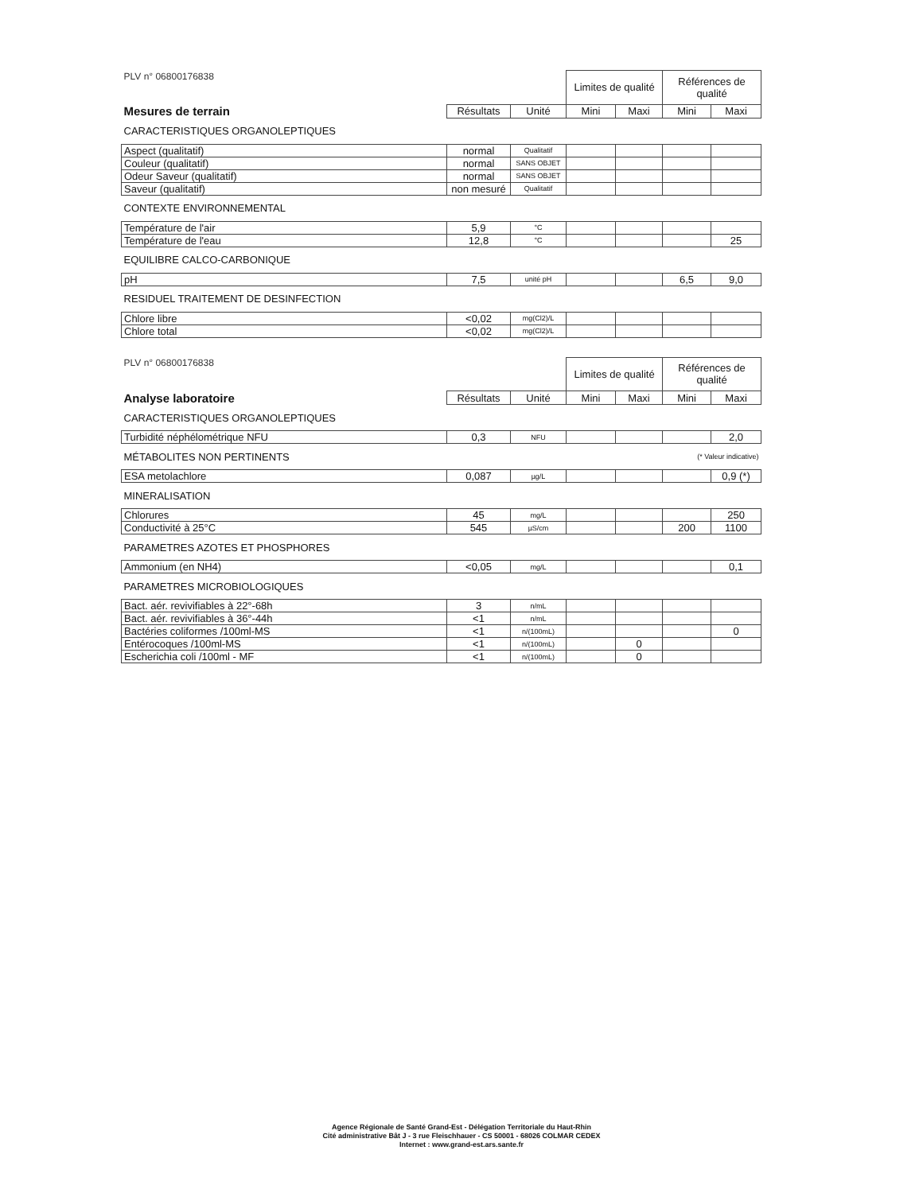| PLV n° 06800176838 | | | Limites de qualité | | Références de qualité | |
| Mesures de terrain | Résultats | Unité | Mini | Maxi | Mini | Maxi |
| CARACTERISTIQUES ORGANOLEPTIQUES | | | | | | |
| Aspect (qualitatif) | normal | Qualitatif | | | | |
| Couleur (qualitatif) | normal | SANS OBJET | | | | |
| Odeur Saveur (qualitatif) | normal | SANS OBJET | | | | |
| Saveur (qualitatif) | non mesuré | Qualitatif | | | | |
| CONTEXTE ENVIRONNEMENTAL | | | | | | |
| Température de l'air | 5,9 | °C | | | | |
| Température de l'eau | 12,8 | °C | | | | 25 |
| EQUILIBRE CALCO-CARBONIQUE | | | | | | |
| pH | 7,5 | unité pH | | | 6,5 | 9,0 |
| RESIDUEL TRAITEMENT DE DESINFECTION | | | | | | |
| Chlore libre | <0,02 | mg(Cl2)/L | | | | |
| Chlore total | <0,02 | mg(Cl2)/L | | | | |
| PLV n° 06800176838 | | | Limites de qualité | | Références de qualité | |
| Analyse laboratoire | Résultats | Unité | Mini | Maxi | Mini | Maxi |
| CARACTERISTIQUES ORGANOLEPTIQUES | | | | | | |
| Turbidité néphélométrique NFU | 0,3 | NFU | | | | 2,0 |
| MÉTABOLITES NON PERTINENTS | | | | | (* Valeur indicative) | |
| ESA metolachlore | 0,087 | µg/L | | | | 0,9 (*) |
| MINERALISATION | | | | | | |
| Chlorures | 45 | mg/L | | | | 250 |
| Conductivité à 25°C | 545 | µS/cm | | | 200 | 1100 |
| PARAMETRES AZOTES ET PHOSPHORES | | | | | | |
| Ammonium (en NH4) | <0,05 | mg/L | | | | 0,1 |
| PARAMETRES MICROBIOLOGIQUES | | | | | | |
| Bact. aér. revivifiables à 22°-68h | 3 | n/mL | | | | |
| Bact. aér. revivifiables à 36°-44h | <1 | n/mL | | | | |
| Bactéries coliformes /100ml-MS | <1 | n/(100mL) | | | | 0 |
| Entérocoques /100ml-MS | <1 | n/(100mL) | | 0 | | |
| Escherichia coli /100ml - MF | <1 | n/(100mL) | | 0 | | |
Agence Régionale de Santé Grand-Est - Délégation Territoriale du Haut-Rhin
Cité administrative Bât J - 3 rue Fleischhauer - CS 50001 - 68026 COLMAR CEDEX
Internet : www.grand-est.ars.sante.fr